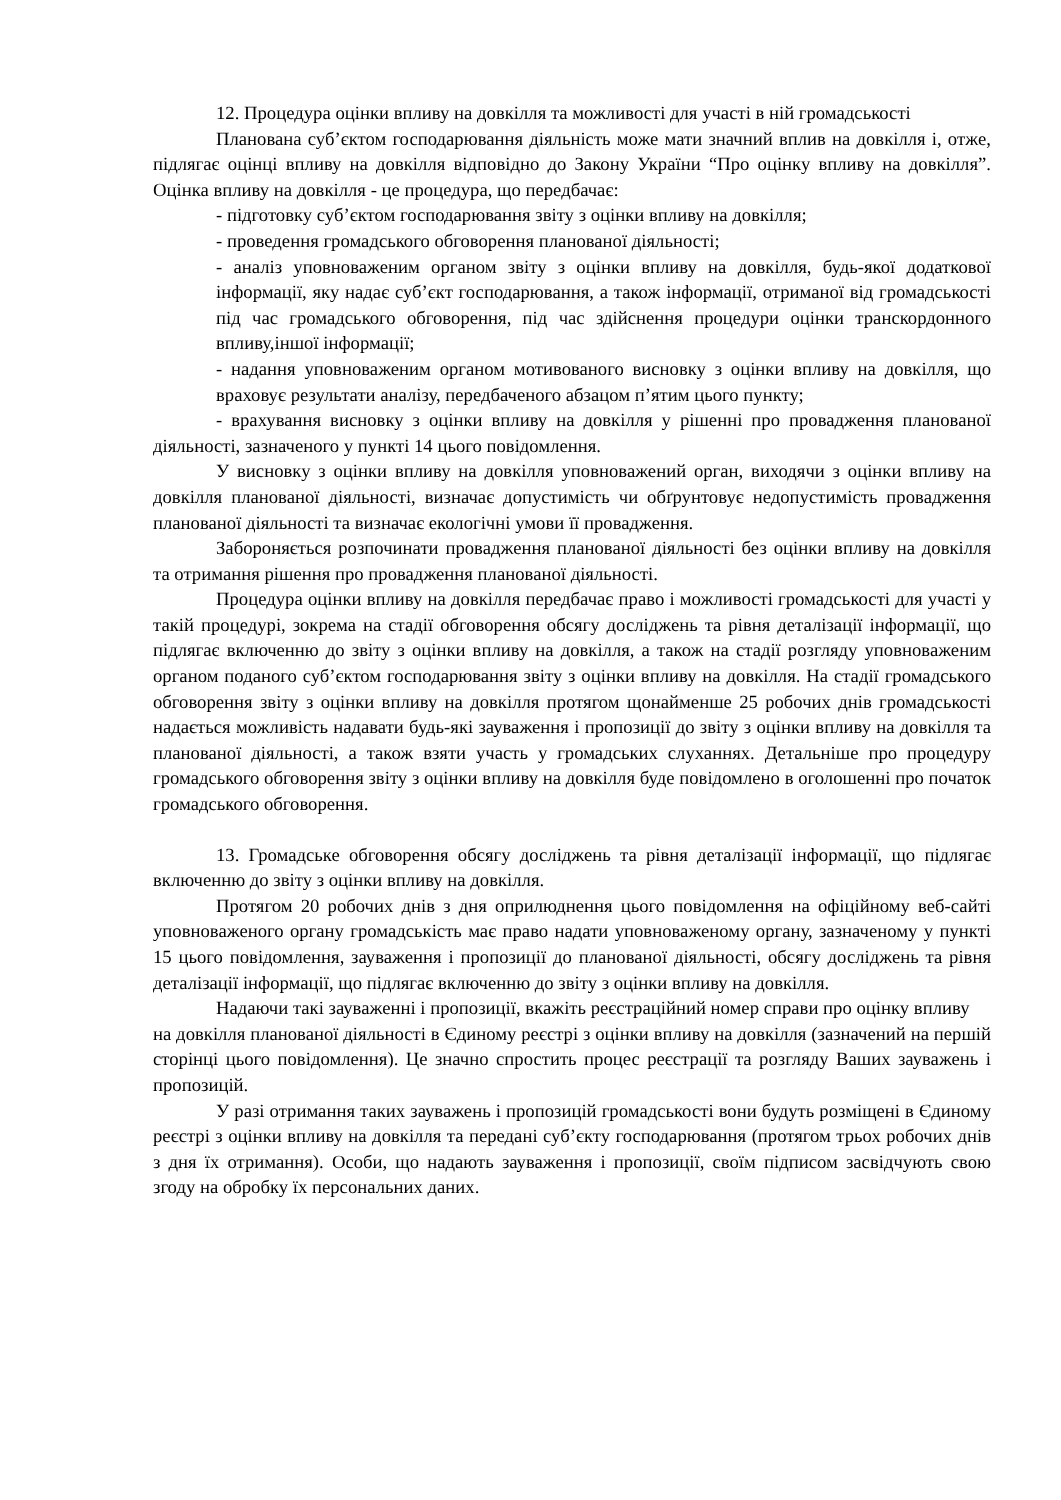12. Процедура оцінки впливу на довкілля та можливості для участі в ній громадськості
Планована суб’єктом господарювання діяльність може мати значний вплив на довкілля і, отже, підлягає оцінці впливу на довкілля відповідно до Закону України “Про оцінку впливу на довкілля”. Оцінка впливу на довкілля - це процедура, що передбачає:
- підготовку суб’єктом господарювання звіту з оцінки впливу на довкілля;
- проведення громадського обговорення планованої діяльності;
- аналіз уповноваженим органом звіту з оцінки впливу на довкілля, будь-якої додаткової інформації, яку надає суб’єкт господарювання, а також інформації, отриманої від громадськості під час громадського обговорення, під час здійснення процедури оцінки транскордонного впливу,іншої інформації;
- надання уповноваженим органом мотивованого висновку з оцінки впливу на довкілля, що враховує результати аналізу, передбаченого абзацом п’ятим цього пункту;
- врахування висновку з оцінки впливу на довкілля у рішенні про провадження планованої діяльності, зазначеного у пункті 14 цього повідомлення.
У висновку з оцінки впливу на довкілля уповноважений орган, виходячи з оцінки впливу на довкілля планованої діяльності, визначає допустимість чи обґрунтовує недопустимість провадження планованої діяльності та визначає екологічні умови її провадження.
Забороняється розпочинати провадження планованої діяльності без оцінки впливу на довкілля та отримання рішення про провадження планованої діяльності.
Процедура оцінки впливу на довкілля передбачає право і можливості громадськості для участі у такій процедурі, зокрема на стадії обговорення обсягу досліджень та рівня деталізації інформації, що підлягає включенню до звіту з оцінки впливу на довкілля, а також на стадії розгляду уповноваженим органом поданого суб’єктом господарювання звіту з оцінки впливу на довкілля. На стадії громадського обговорення звіту з оцінки впливу на довкілля протягом щонайменше 25 робочих днів громадськості надається можливість надавати будь-які зауваження і пропозиції до звіту з оцінки впливу на довкілля та планованої діяльності, а також взяти участь у громадських слуханнях. Детальніше про процедуру громадського обговорення звіту з оцінки впливу на довкілля буде повідомлено в оголошенні про початок громадського обговорення.
13. Громадське обговорення обсягу досліджень та рівня деталізації інформації, що підлягає включенню до звіту з оцінки впливу на довкілля.
Протягом 20 робочих днів з дня оприлюднення цього повідомлення на офіційному веб-сайті уповноваженого органу громадськість має право надати уповноваженому органу, зазначеному у пункті 15 цього повідомлення, зауваження і пропозиції до планованої діяльності, обсягу досліджень та рівня деталізації інформації, що підлягає включенню до звіту з оцінки впливу на довкілля.
Надаючи такі зауваженні і пропозиції, вкажіть реєстраційний номер справи про оцінку впливу
на довкілля планованої діяльності в Єдиному реєстрі з оцінки впливу на довкілля (зазначений на першій сторінці цього повідомлення). Це значно спростить процес реєстрації та розгляду Ваших зауважень і пропозицій.
У разі отримання таких зауважень і пропозицій громадськості вони будуть розміщені в Єдиному реєстрі з оцінки впливу на довкілля та передані суб’єкту господарювання (протягом трьох робочих днів з дня їх отримання). Особи, що надають зауваження і пропозиції, своїм підписом засвідчують свою згоду на обробку їх персональних даних.